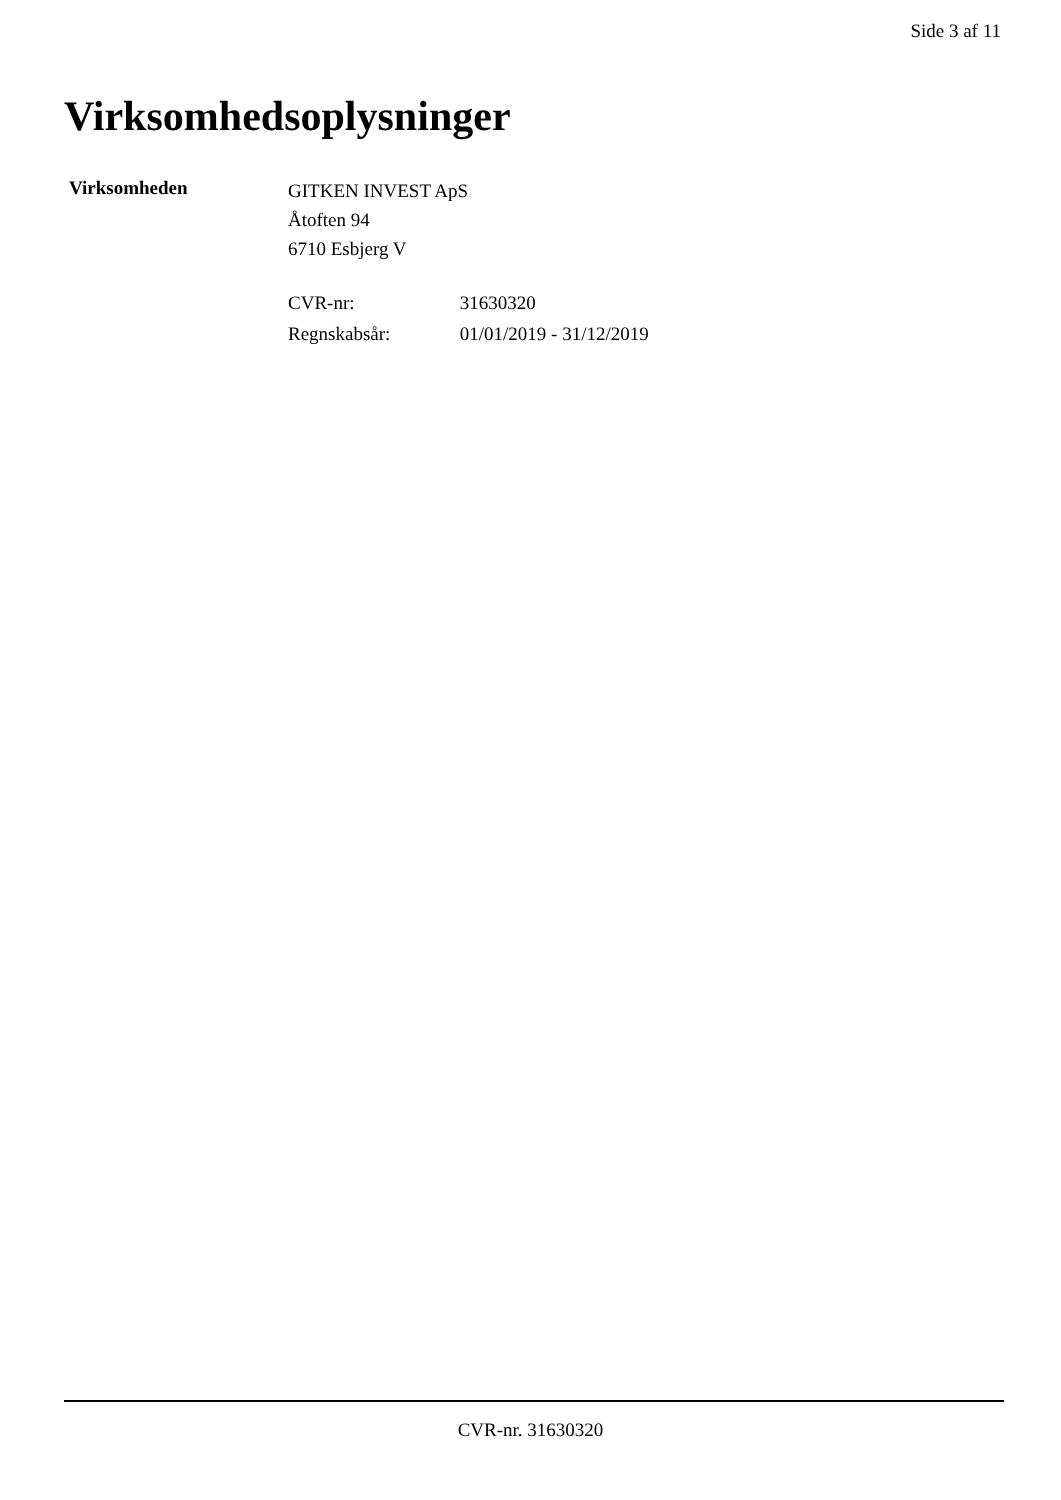Side 3 af 11
Virksomhedsoplysninger
Virksomheden
GITKEN INVEST ApS
Åtoften 94
6710 Esbjerg V
CVR-nr: 31630320
Regnskabsår: 01/01/2019 - 31/12/2019
CVR-nr. 31630320